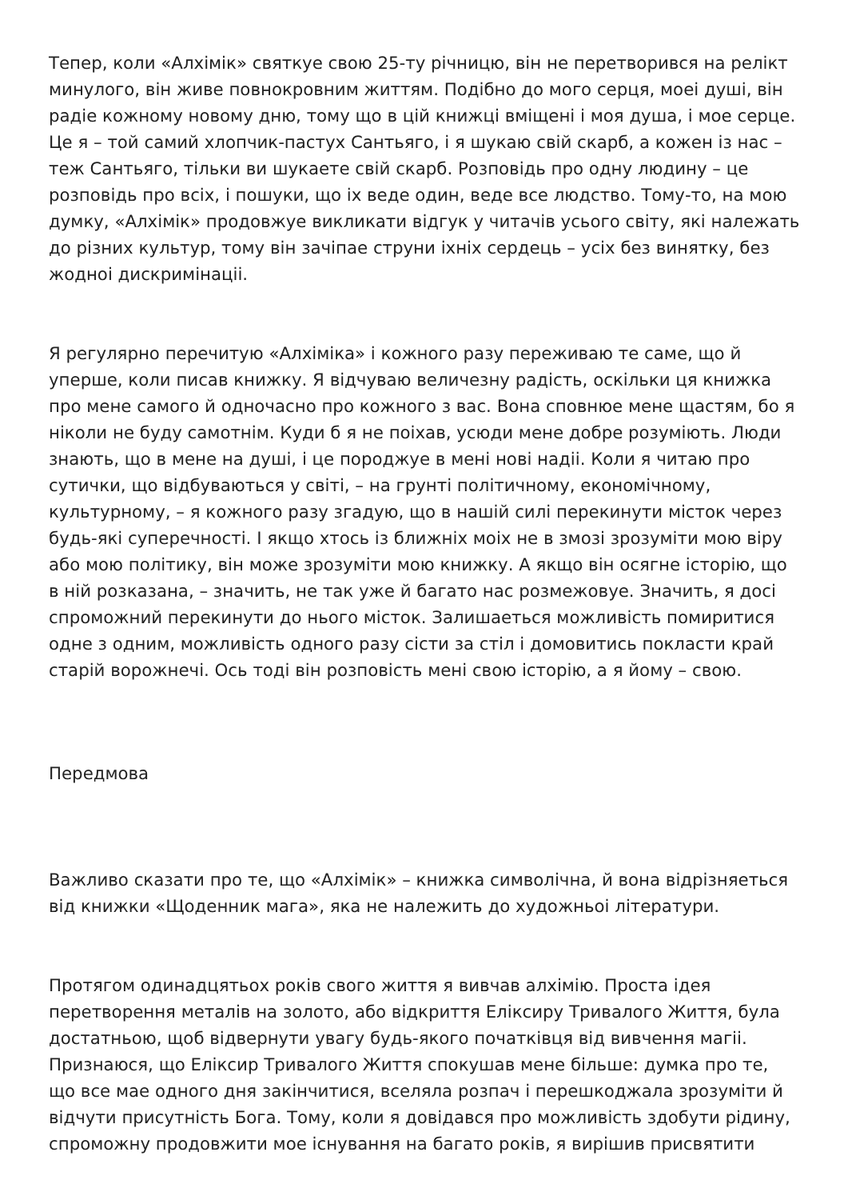Тепер, коли «Алхімік» святкуе свою 25-ту річницю, він не перетворився на релікт минулого, він живе повнокровним життям. Подібно до мого серця, моеі душі, він радіе кожному новому дню, тому що в цій книжці вміщені і моя душа, і мое серце. Це я – той самий хлопчик-пастух Сантьяго, і я шукаю свій скарб, а кожен із нас – теж Сантьяго, тільки ви шукаете свій скарб. Розповідь про одну людину – це розповідь про всіх, і пошуки, що іх веде один, веде все людство. Тому-то, на мою думку, «Алхімік» продовжуе викликати відгук у читачів усього світу, які належать до різних культур, тому він зачіпае струни іхніх сердець – усіх без винятку, без жодноі дискримінаціі.
Я регулярно перечитую «Алхіміка» і кожного разу переживаю те саме, що й уперше, коли писав книжку. Я відчуваю величезну радість, оскільки ця книжка про мене самого й одночасно про кожного з вас. Вона сповнюе мене щастям, бо я ніколи не буду самотнім. Куди б я не поіхав, усюди мене добре розуміють. Люди знають, що в мене на душі, і це породжуе в мені нові надіі. Коли я читаю про сутички, що відбуваються у світі, – на грунті політичному, економічному, культурному, – я кожного разу згадую, що в нашій силі перекинути місток через будь-які суперечності. І якщо хтось із ближніх моіх не в змозі зрозуміти мою віру або мою політику, він може зрозуміти мою книжку. А якщо він осягне історію, що в ній розказана, – значить, не так уже й багато нас розмежовуе. Значить, я досі спроможний перекинути до нього місток. Залишаеться можливість помиритися одне з одним, можливість одного разу сісти за стіл і домовитись покласти край старій ворожнечі. Ось тоді він розповість мені свою історію, а я йому – свою.
Передмова
Важливо сказати про те, що «Алхімік» – книжка символічна, й вона відрізняеться від книжки «Щоденник мага», яка не належить до художньоі літератури.
Протягом одинадцятьох років свого життя я вивчав алхімію. Проста ідея перетворення металів на золото, або відкриття Еліксиру Тривалого Життя, була достатньою, щоб відвернути увагу будь-якого початківця від вивчення магіі. Признаюся, що Еліксир Тривалого Життя спокушав мене більше: думка про те, що все мае одного дня закінчитися, вселяла розпач і перешкоджала зрозуміти й відчути присутність Бога. Тому, коли я довідався про можливість здобути рідину, спроможну продовжити мое існування на багато років, я вирішив присвятити